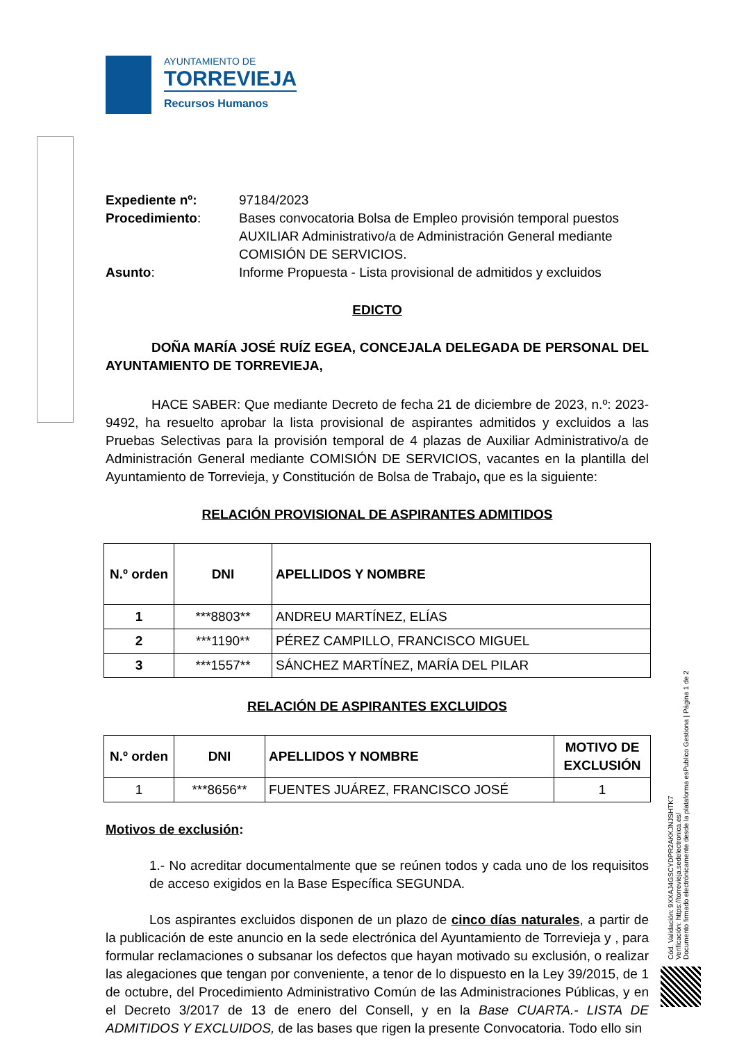AYUNTAMIENTO DE
TORREVIEJA
Recursos Humanos
Expediente nº:
97184/2023
Procedimiento:
Bases convocatoria Bolsa de Empleo provisión temporal puestos AUXILIAR Administrativo/a de Administración General mediante COMISIÓN DE SERVICIOS.
Asunto:
Informe Propuesta - Lista provisional de admitidos y excluidos
EDICTO
DOÑA MARÍA JOSÉ RUÍZ EGEA, CONCEJALA DELEGADA DE PERSONAL DEL AYUNTAMIENTO DE TORREVIEJA,
HACE SABER: Que mediante Decreto de fecha 21 de diciembre de 2023, n.º: 2023-9492, ha resuelto aprobar la lista provisional de aspirantes admitidos y excluidos a las Pruebas Selectivas para la provisión temporal de 4 plazas de Auxiliar Administrativo/a de Administración General mediante COMISIÓN DE SERVICIOS, vacantes en la plantilla del Ayuntamiento de Torrevieja, y Constitución de Bolsa de Trabajo, que es la siguiente:
RELACIÓN PROVISIONAL DE ASPIRANTES ADMITIDOS
| N.º orden | DNI | APELLIDOS Y NOMBRE |
| --- | --- | --- |
| 1 | ***8803** | ANDREU MARTÍNEZ, ELÍAS |
| 2 | ***1190** | PÉREZ CAMPILLO, FRANCISCO MIGUEL |
| 3 | ***1557** | SÁNCHEZ MARTÍNEZ, MARÍA DEL PILAR |
RELACIÓN DE ASPIRANTES EXCLUIDOS
| N.º orden | DNI | APELLIDOS Y NOMBRE | MOTIVO DE EXCLUSIÓN |
| --- | --- | --- | --- |
| 1 | ***8656** | FUENTES JUÁREZ, FRANCISCO JOSÉ | 1 |
Motivos de exclusión:
1.- No acreditar documentalmente que se reúnen todos y cada uno de los requisitos de acceso exigidos en la Base Específica SEGUNDA.
Los aspirantes excluidos disponen de un plazo de cinco días naturales, a partir de la publicación de este anuncio en la sede electrónica del Ayuntamiento de Torrevieja y , para formular reclamaciones o subsanar los defectos que hayan motivado su exclusión, o realizar las alegaciones que tengan por conveniente, a tenor de lo dispuesto en la Ley 39/2015, de 1 de octubre, del Procedimiento Administrativo Común de las Administraciones Públicas, y en el Decreto 3/2017 de 13 de enero del Consell, y en la Base CUARTA.- LISTA DE ADMITIDOS Y EXCLUIDOS, de las bases que rigen la presente Convocatoria. Todo ello sin
Cód. Validación: 9XXAJ4GSCYDPR2AKKJNJSHTK7
Verificación: https://torrevieja.sedelectronica.es/
Documento firmado electrónicamente desde la plataforma esPublico Gestiona | Página 1 de 2